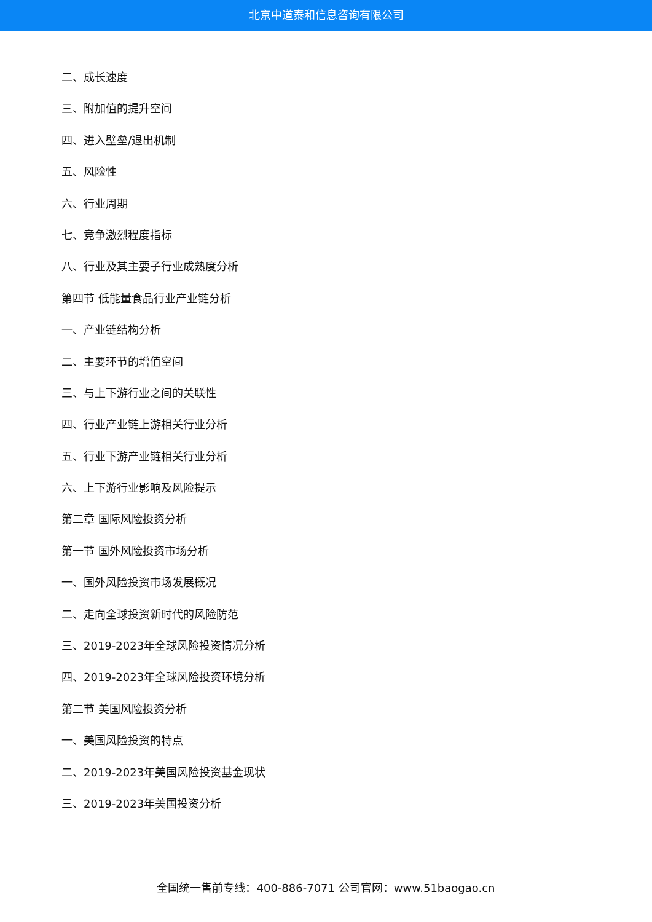北京中道泰和信息咨询有限公司
二、成长速度
三、附加值的提升空间
四、进入壁垒/退出机制
五、风险性
六、行业周期
七、竞争激烈程度指标
八、行业及其主要子行业成熟度分析
第四节 低能量食品行业产业链分析
一、产业链结构分析
二、主要环节的增值空间
三、与上下游行业之间的关联性
四、行业产业链上游相关行业分析
五、行业下游产业链相关行业分析
六、上下游行业影响及风险提示
第二章 国际风险投资分析
第一节 国外风险投资市场分析
一、国外风险投资市场发展概况
二、走向全球投资新时代的风险防范
三、2019-2023年全球风险投资情况分析
四、2019-2023年全球风险投资环境分析
第二节 美国风险投资分析
一、美国风险投资的特点
二、2019-2023年美国风险投资基金现状
三、2019-2023年美国投资分析
全国统一售前专线：400-886-7071 公司官网：www.51baogao.cn